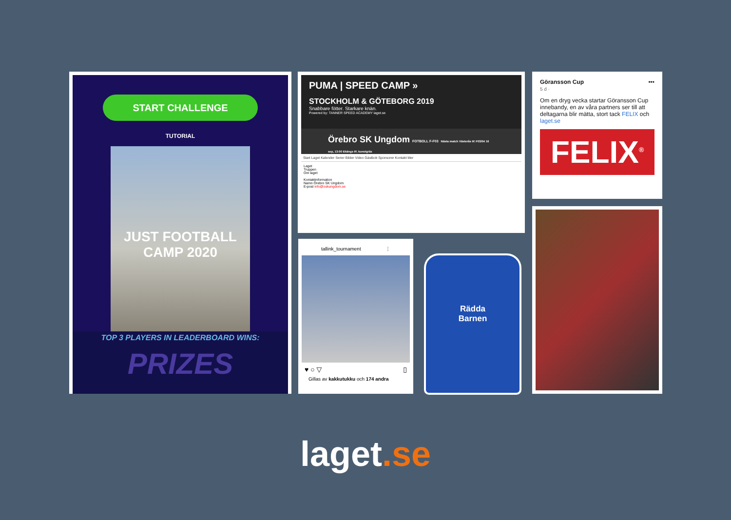START CHALLENGE
TUTORIAL
JUST FOOTBALL
CAMP 2020
TOP 3 PLAYERS IN LEADERBOARD WINS:
PRIZES
PUMA | SPEED CAMP »
STOCKHOLM & GÖTEBORG 2019
Snabbare fötter. Starkare knän.
Powered by: TANNER SPEED ACADEMY laget.se
Örebro SK Ungdom FOTBOLL F-F03 Nästa match Västerås IK F03/04 16 sep, 13:00 Ekängs IP, konstgräs
Start Laget Kalender Serier Bilder Video Gästbok Sponsorer Kontakt Mer
Laget
Truppen
Om laget
Kontaktinformation
Namn Örebro SK Ungdom
E-post info@oskungdom.se
Göransson Cup •••
5 d ·
Om en dryg vecka startar Göransson Cup innebandy, en av våra partners ser till att deltagarna blir mätta, stort tack FELIX och laget.se
FELIX<sup>®</sup>
tallink_tournament ⋮
♥ ○ ▽ ▯
Gillas av kakkutukku och 174 andra
Rädda
Barnen
laget.se